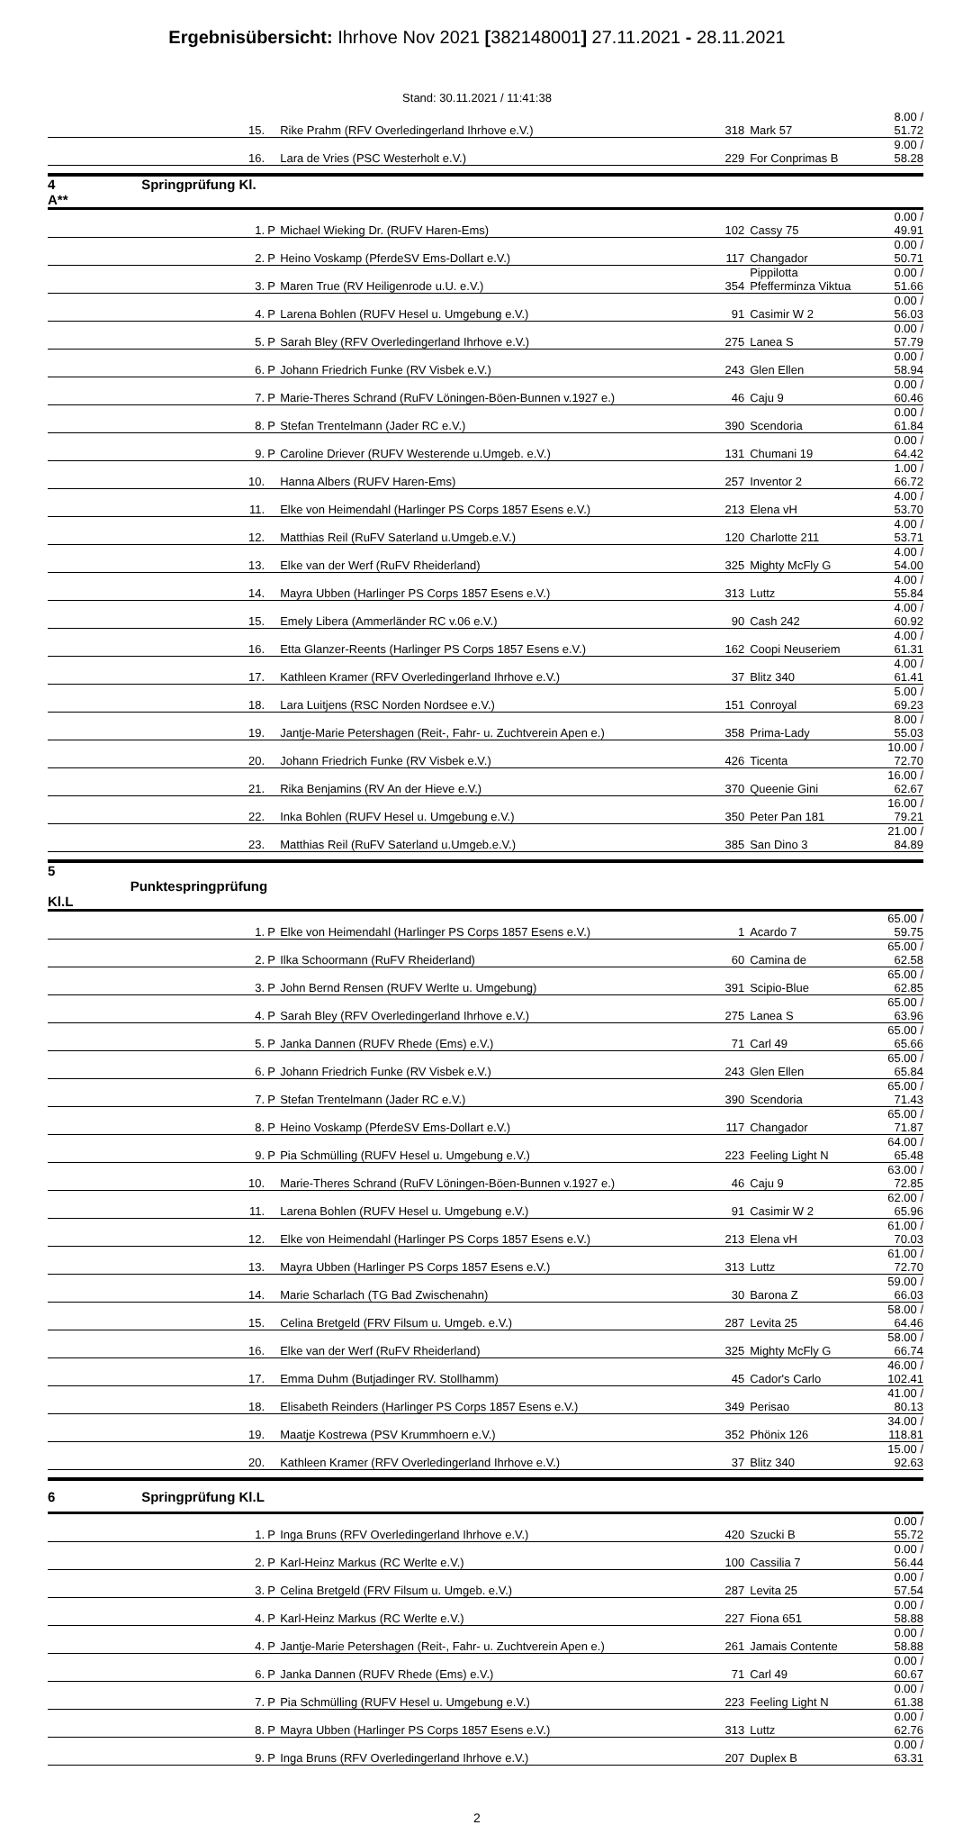Ergebnisübersicht: Ihrhove Nov 2021 [382148001] 27.11.2021 - 28.11.2021
Stand: 30.11.2021 / 11:41:38
| | 15. | | Rike Prahm (RFV Overledingerland Ihrhove e.V.) | 318 | Mark 57 | 8.00 / 51.72 |
| | 16. | | Lara de Vries (PSC Westerholt e.V.) | 229 | For Conprimas B | 9.00 / 58.28 |
| 4 Springprüfung Kl. A** | | | | | | |
| | 1. | P | Michael Wieking Dr. (RUFV Haren-Ems) | 102 | Cassy 75 | 0.00 / 49.91 |
| | 2. | P | Heino Voskamp (PferdeSV Ems-Dollart e.V.) | 117 | Changador | 0.00 / 50.71 |
| | 3. | P | Maren True (RV Heiligenrode u.U. e.V.) | 354 | Pippilotta Pfefferminza Viktua | 0.00 / 51.66 |
| | 4. | P | Larena Bohlen (RUFV Hesel u. Umgebung e.V.) | 91 | Casimir W 2 | 0.00 / 56.03 |
| | 5. | P | Sarah Bley (RFV Overledingerland Ihrhove e.V.) | 275 | Lanea S | 0.00 / 57.79 |
| | 6. | P | Johann Friedrich Funke (RV Visbek e.V.) | 243 | Glen Ellen | 0.00 / 58.94 |
| | 7. | P | Marie-Theres Schrand (RuFV Löningen-Böen-Bunnen v.1927 e.) | 46 | Caju 9 | 0.00 / 60.46 |
| | 8. | P | Stefan Trentelmann (Jader RC e.V.) | 390 | Scendoria | 0.00 / 61.84 |
| | 9. | P | Caroline Driever (RUFV Westerende u.Umgeb. e.V.) | 131 | Chumani 19 | 0.00 / 64.42 |
| | 10. | | Hanna Albers (RUFV Haren-Ems) | 257 | Inventor 2 | 1.00 / 66.72 |
| | 11. | | Elke von Heimendahl (Harlinger PS Corps 1857 Esens e.V.) | 213 | Elena vH | 4.00 / 53.70 |
| | 12. | | Matthias Reil (RuFV Saterland u.Umgeb.e.V.) | 120 | Charlotte 211 | 4.00 / 53.71 |
| | 13. | | Elke van der Werf (RuFV Rheiderland) | 325 | Mighty McFly G | 4.00 / 54.00 |
| | 14. | | Mayra Ubben (Harlinger PS Corps 1857 Esens e.V.) | 313 | Luttz | 4.00 / 55.84 |
| | 15. | | Emely Libera (Ammerländer RC v.06 e.V.) | 90 | Cash 242 | 4.00 / 60.92 |
| | 16. | | Etta Glanzer-Reents (Harlinger PS Corps 1857 Esens e.V.) | 162 | Coopi Neuseriem | 4.00 / 61.31 |
| | 17. | | Kathleen Kramer (RFV Overledingerland Ihrhove e.V.) | 37 | Blitz 340 | 4.00 / 61.41 |
| | 18. | | Lara Luitjens (RSC Norden Nordsee e.V.) | 151 | Conroyal | 5.00 / 69.23 |
| | 19. | | Jantje-Marie Petershagen (Reit-, Fahr- u. Zuchtverein Apen e.) | 358 | Prima-Lady | 8.00 / 55.03 |
| | 20. | | Johann Friedrich Funke (RV Visbek e.V.) | 426 | Ticenta | 10.00 / 72.70 |
| | 21. | | Rika Benjamins (RV An der Hieve e.V.) | 370 | Queenie Gini | 16.00 / 62.67 |
| | 22. | | Inka Bohlen (RUFV Hesel u. Umgebung e.V.) | 350 | Peter Pan 181 | 16.00 / 79.21 |
| | 23. | | Matthias Reil (RuFV Saterland u.Umgeb.e.V.) | 385 | San Dino 3 | 21.00 / 84.89 |
| 5 Punktespringprüfung Kl.L | | | | | | |
| | 1. | P | Elke von Heimendahl (Harlinger PS Corps 1857 Esens e.V.) | 1 | Acardo 7 | 65.00 / 59.75 |
| | 2. | P | Ilka Schoormann (RuFV Rheiderland) | 60 | Camina de | 65.00 / 62.58 |
| | 3. | P | John Bernd Rensen (RUFV Werlte u. Umgebung) | 391 | Scipio-Blue | 65.00 / 62.85 |
| | 4. | P | Sarah Bley (RFV Overledingerland Ihrhove e.V.) | 275 | Lanea S | 65.00 / 63.96 |
| | 5. | P | Janka Dannen (RUFV Rhede (Ems) e.V.) | 71 | Carl 49 | 65.00 / 65.66 |
| | 6. | P | Johann Friedrich Funke (RV Visbek e.V.) | 243 | Glen Ellen | 65.00 / 65.84 |
| | 7. | P | Stefan Trentelmann (Jader RC e.V.) | 390 | Scendoria | 65.00 / 71.43 |
| | 8. | P | Heino Voskamp (PferdeSV Ems-Dollart e.V.) | 117 | Changador | 65.00 / 71.87 |
| | 9. | P | Pia Schmülling (RUFV Hesel u. Umgebung e.V.) | 223 | Feeling Light N | 64.00 / 65.48 |
| | 10. | | Marie-Theres Schrand (RuFV Löningen-Böen-Bunnen v.1927 e.) | 46 | Caju 9 | 63.00 / 72.85 |
| | 11. | | Larena Bohlen (RUFV Hesel u. Umgebung e.V.) | 91 | Casimir W 2 | 62.00 / 65.96 |
| | 12. | | Elke von Heimendahl (Harlinger PS Corps 1857 Esens e.V.) | 213 | Elena vH | 61.00 / 70.03 |
| | 13. | | Mayra Ubben (Harlinger PS Corps 1857 Esens e.V.) | 313 | Luttz | 61.00 / 72.70 |
| | 14. | | Marie Scharlach (TG Bad Zwischenahn) | 30 | Barona Z | 59.00 / 66.03 |
| | 15. | | Celina Bretgeld (FRV Filsum u. Umgeb. e.V.) | 287 | Levita 25 | 58.00 / 64.46 |
| | 16. | | Elke van der Werf (RuFV Rheiderland) | 325 | Mighty McFly G | 58.00 / 66.74 |
| | 17. | | Emma Duhm (Butjadinger RV. Stollhamm) | 45 | Cador's Carlo | 46.00 / 102.41 |
| | 18. | | Elisabeth Reinders (Harlinger PS Corps 1857 Esens e.V.) | 349 | Perisao | 41.00 / 80.13 |
| | 19. | | Maatje Kostrewa (PSV Krummhoern e.V.) | 352 | Phönix 126 | 34.00 / 118.81 |
| | 20. | | Kathleen Kramer (RFV Overledingerland Ihrhove e.V.) | 37 | Blitz 340 | 15.00 / 92.63 |
| 6 Springprüfung Kl.L | | | | | | |
| | 1. | P | Inga Bruns (RFV Overledingerland Ihrhove e.V.) | 420 | Szucki B | 0.00 / 55.72 |
| | 2. | P | Karl-Heinz Markus (RC Werlte e.V.) | 100 | Cassilia 7 | 0.00 / 56.44 |
| | 3. | P | Celina Bretgeld (FRV Filsum u. Umgeb. e.V.) | 287 | Levita 25 | 0.00 / 57.54 |
| | 4. | P | Karl-Heinz Markus (RC Werlte e.V.) | 227 | Fiona 651 | 0.00 / 58.88 |
| | 4. | P | Jantje-Marie Petershagen (Reit-, Fahr- u. Zuchtverein Apen e.) | 261 | Jamais Contente | 0.00 / 58.88 |
| | 6. | P | Janka Dannen (RUFV Rhede (Ems) e.V.) | 71 | Carl 49 | 0.00 / 60.67 |
| | 7. | P | Pia Schmülling (RUFV Hesel u. Umgebung e.V.) | 223 | Feeling Light N | 0.00 / 61.38 |
| | 8. | P | Mayra Ubben (Harlinger PS Corps 1857 Esens e.V.) | 313 | Luttz | 0.00 / 62.76 |
| | 9. | P | Inga Bruns (RFV Overledingerland Ihrhove e.V.) | 207 | Duplex B | 0.00 / 63.31 |
2